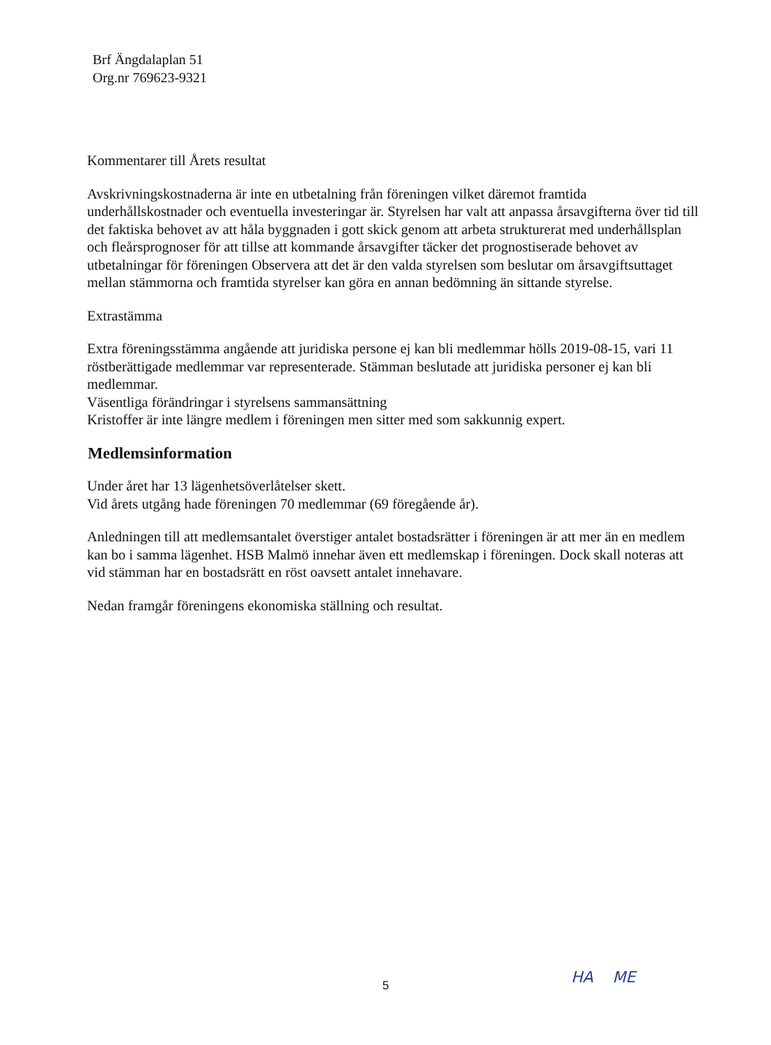Brf Ängdalaplan 51
Org.nr 769623-9321
Kommentarer till Årets resultat
Avskrivningskostnaderna är inte en utbetalning från föreningen vilket däremot framtida underhållskostnader och eventuella investeringar är. Styrelsen har valt att anpassa årsavgifterna över tid till det faktiska behovet av att håla byggnaden i gott skick genom att arbeta strukturerat med underhållsplan och fleårsprognoser för att tillse att kommande årsavgifter täcker det prognostiserade behovet av utbetalningar för föreningen Observera att det är den valda styrelsen som beslutar om årsavgiftsuttaget mellan stämmorna och framtida styrelser kan göra en annan bedömning än sittande styrelse.
Extrastämma
Extra föreningsstämma angående att juridiska persone ej kan bli medlemmar hölls 2019-08-15, vari 11 röstberättigade medlemmar var representerade. Stämman beslutade att juridiska personer ej kan bli medlemmar.
Väsentliga förändringar i styrelsens sammansättning
Kristoffer är inte längre medlem i föreningen men sitter med som sakkunnig expert.
Medlemsinformation
Under året har 13 lägenhetsöverlåtelser skett.
Vid årets utgång hade föreningen 70 medlemmar (69 föregående år).
Anledningen till att medlemsantalet överstiger antalet bostadsrätter i föreningen är att mer än en medlem kan bo i samma lägenhet. HSB Malmö innehar även ett medlemskap i föreningen. Dock skall noteras att vid stämman har en bostadsrätt en röst oavsett antalet innehavare.
Nedan framgår föreningens ekonomiska ställning och resultat.
5 HA ME